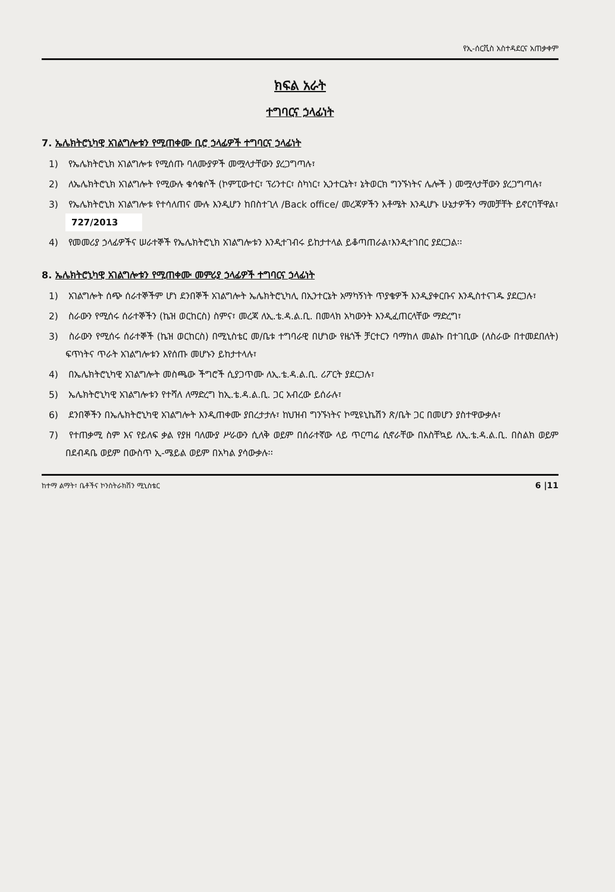የኢ-ሰርቪስ አስተዳደርና አጠቃቀም
ክፍል አራት
ተግባርና ኃላፊነት
7. ኤሌክትሮኒካዊ አገልግሎቱን የሚጠቀሙ ቢሮ ኃላፊዎች ተግባርና ኃላፊነት
1) የኤሌክትሮኒክ አገልግሎቱ የሚሰጡ ባለሙያዎች መሟላታቸውን ያረጋግጣሉ፣
2) ለኤሌክትሮኒክ አገልግሎት የሚውሉ ቁሳቁሶች (ኮምፒውተር፣ ፕሪንተር፣ ስካነር፣ ኢንተርኔት፣ ኔትወርክ ግንኙነትና ሌሎች ) መሟላታቸውን ያረጋግጣሉ፣
3) የኤሌክትሮኒክ አገልግሎቱ የተሳለጠና ሙሉ እንዲሆን ከበስተጊላ /Back office/ መረጃዎችን አቶሜት እንዲሆኑ ሁኔታዎችን ማመቻቸት ይኖርባቸዋል፣ 727/2013
4) የመመሪያ ኃላፊዎችና ሠራተኞች የኤሌክትሮኒክ አገልግሎቱን እንዲተገብሩ ይከታተላል ይቆጣጠራል፣እንዲተገበር ያደርጋል፡፡
8. ኤሌክትሮኒካዊ አገልግሎቱን የሚጠቀሙ መምሪያ ኃላፊዎች ተግባርና ኃላፊነት
1) አገልግሎት ሰጭ ሰራተኞችም ሆነ ደንበኞች አገልግሎት ኤሌክትሮኒካሊ በኢንተርኔት አማካኝነት ጥያቄዎች እንዲያቀርቡና እንዲስተናገዱ ያደርጋሉ፣
2) ስራውን የሚሰሩ ሰራተኞችን (ኬዝ ወርከርስ) ስምና፣ መረጃ ለኢ.ቴ.ዳ.ል.ቢ. በመላክ አካውንት እንዲፈጠርላቸው ማድረግ፣
3) ስራውን የሚሰሩ ሰራተኞች (ኬዝ ወርከርስ) በሚኒስቴር መ/ቤቱ ተግባራዊ በሆነው የዜጎች ቻርተርን ባማከለ መልኩ በተገቢው (ለስራው በተመደበለት) ፍጥነትና ጥራት አገልግሎቱን እየሰጡ መሆኑን ይከታተላሉ፣
4) በኤሌክትሮኒካዊ አገልግሎት መስጫው ችግሮች ሲያጋጥሙ ለኢ.ቴ.ዳ.ል.ቢ. ሪፖርት ያደርጋሉ፣
5) ኤሌክትሮኒካዊ አገልግሎቱን የተሻለ ለማድረግ ከኢ.ቴ.ዳ.ል.ቢ. ጋር አብረው ይሰራሉ፣
6) ደንበኞችን በኤሌክትሮኒካዊ አገልግሎት እንዲጠቀሙ ያበረታታሉ፣ ከህዝብ ግንኙነትና ኮሚዩኒኬሽን ጽ/ቤት ጋር በመሆን ያስተዋውቃሉ፣
7) የተጠቃሚ ስም እና የይለፍ ቃል የያዘ ባለሙያ ሥራውን ሲለቅ ወይም በሰራተኛው ላይ ጥርጣሬ ሲኖራቸው በአስቸኳይ ለኢ.ቴ.ዳ.ል.ቢ. በስልክ ወይም በደብዳቤ ወይም በውስጥ ኢ-ሜይል ወይም በአካል ያሳውቃሉ፡፡
ከተማ ልማት፣ ቤቶችና ኮንስትራክሽን ሚኒስቴር 6 |11